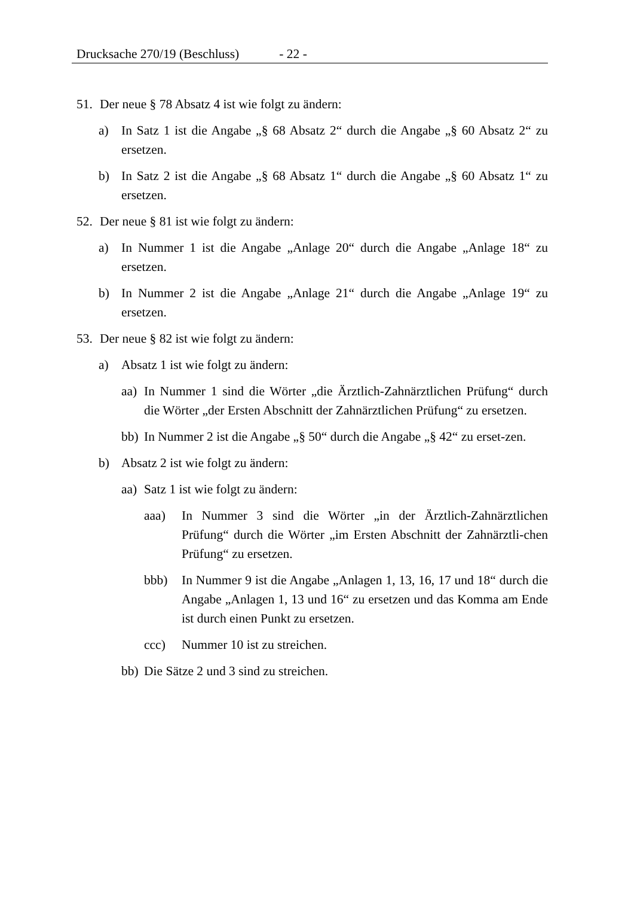Drucksache 270/19 (Beschluss) - 22 -
51. Der neue § 78 Absatz 4 ist wie folgt zu ändern:
a) In Satz 1 ist die Angabe „§ 68 Absatz 2“ durch die Angabe „§ 60 Absatz 2“ zu ersetzen.
b) In Satz 2 ist die Angabe „§ 68 Absatz 1“ durch die Angabe „§ 60 Absatz 1“ zu ersetzen.
52. Der neue § 81 ist wie folgt zu ändern:
a) In Nummer 1 ist die Angabe „Anlage 20“ durch die Angabe „Anlage 18“ zu ersetzen.
b) In Nummer 2 ist die Angabe „Anlage 21“ durch die Angabe „Anlage 19“ zu ersetzen.
53. Der neue § 82 ist wie folgt zu ändern:
a) Absatz 1 ist wie folgt zu ändern:
aa) In Nummer 1 sind die Wörter „die Ärztlich-Zahnärztlichen Prüfung“ durch die Wörter „der Ersten Abschnitt der Zahnärztlichen Prüfung“ zu ersetzen.
bb) In Nummer 2 ist die Angabe „§ 50“ durch die Angabe „§ 42“ zu erset-zen.
b) Absatz 2 ist wie folgt zu ändern:
aa) Satz 1 ist wie folgt zu ändern:
aaa) In Nummer 3 sind die Wörter „in der Ärztlich-Zahnärztlichen Prüfung“ durch die Wörter „im Ersten Abschnitt der Zahnärztli-chen Prüfung“ zu ersetzen.
bbb) In Nummer 9 ist die Angabe „Anlagen 1, 13, 16, 17 und 18“ durch die Angabe „Anlagen 1, 13 und 16“ zu ersetzen und das Komma am Ende ist durch einen Punkt zu ersetzen.
ccc) Nummer 10 ist zu streichen.
bb) Die Sätze 2 und 3 sind zu streichen.